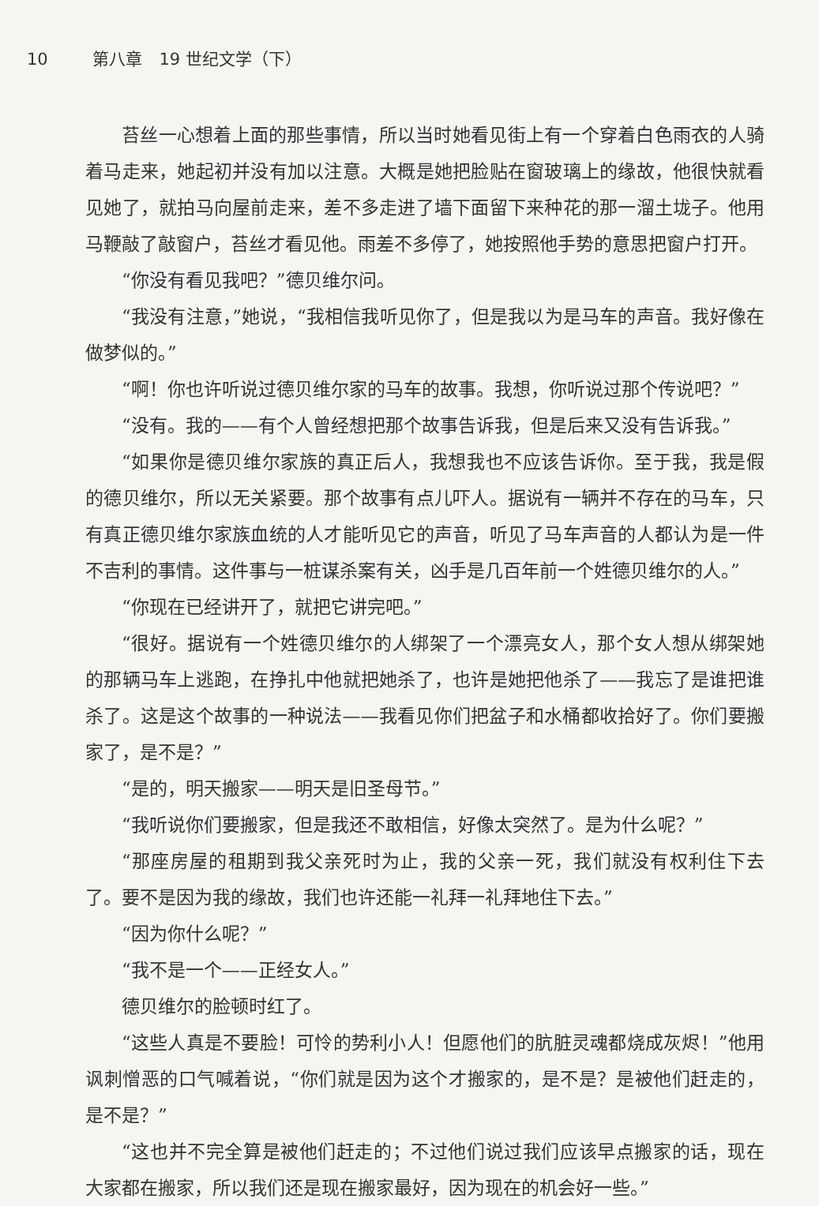10 第八章　19 世纪文学（下）
苔丝一心想着上面的那些事情，所以当时她看见街上有一个穿着白色雨衣的人骑着马走来，她起初并没有加以注意。大概是她把脸贴在窗玻璃上的缘故，他很快就看见她了，就拍马向屋前走来，差不多走进了墙下面留下来种花的那一溜土垅子。他用马鞭敲了敲窗户，苔丝才看见他。雨差不多停了，她按照他手势的意思把窗户打开。
“你没有看见我吧？”德贝维尔问。
“我没有注意，”她说，“我相信我听见你了，但是我以为是马车的声音。我好像在做梦似的。”
“啊！你也许听说过德贝维尔家的马车的故事。我想，你听说过那个传说吧？”
“没有。我的——有个人曾经想把那个故事告诉我，但是后来又没有告诉我。”
“如果你是德贝维尔家族的真正后人，我想我也不应该告诉你。至于我，我是假的德贝维尔，所以无关紧要。那个故事有点儿吓人。据说有一辆并不存在的马车，只有真正德贝维尔家族血统的人才能听见它的声音，听见了马车声音的人都认为是一件不吉利的事情。这件事与一桩谋杀案有关，凶手是几百年前一个姓德贝维尔的人。”
“你现在已经讲开了，就把它讲完吧。”
“很好。据说有一个姓德贝维尔的人绑架了一个漂亮女人，那个女人想从绑架她的那辆马车上逃跑，在挣扎中他就把她杀了，也许是她把他杀了——我忘了是谁把谁杀了。这是这个故事的一种说法——我看见你们把盆子和水桶都收拾好了。你们要搬家了，是不是？”
“是的，明天搬家——明天是旧圣母节。”
“我听说你们要搬家，但是我还不敢相信，好像太突然了。是为什么呢？”
“那座房屋的租期到我父亲死时为止，我的父亲一死，我们就没有权利住下去了。要不是因为我的缘故，我们也许还能一礼拜一礼拜地住下去。”
“因为你什么呢？”
“我不是一个——正经女人。”
德贝维尔的脸顿时红了。
“这些人真是不要脸！可怜的势利小人！但愿他们的肮脏灵魂都烧成灰烬！”他用讽刺憎恶的口气喊着说，“你们就是因为这个才搬家的，是不是？是被他们赶走的，是不是？”
“这也并不完全算是被他们赶走的；不过他们说过我们应该早点搬家的话，现在大家都在搬家，所以我们还是现在搬家最好，因为现在的机会好一些。”